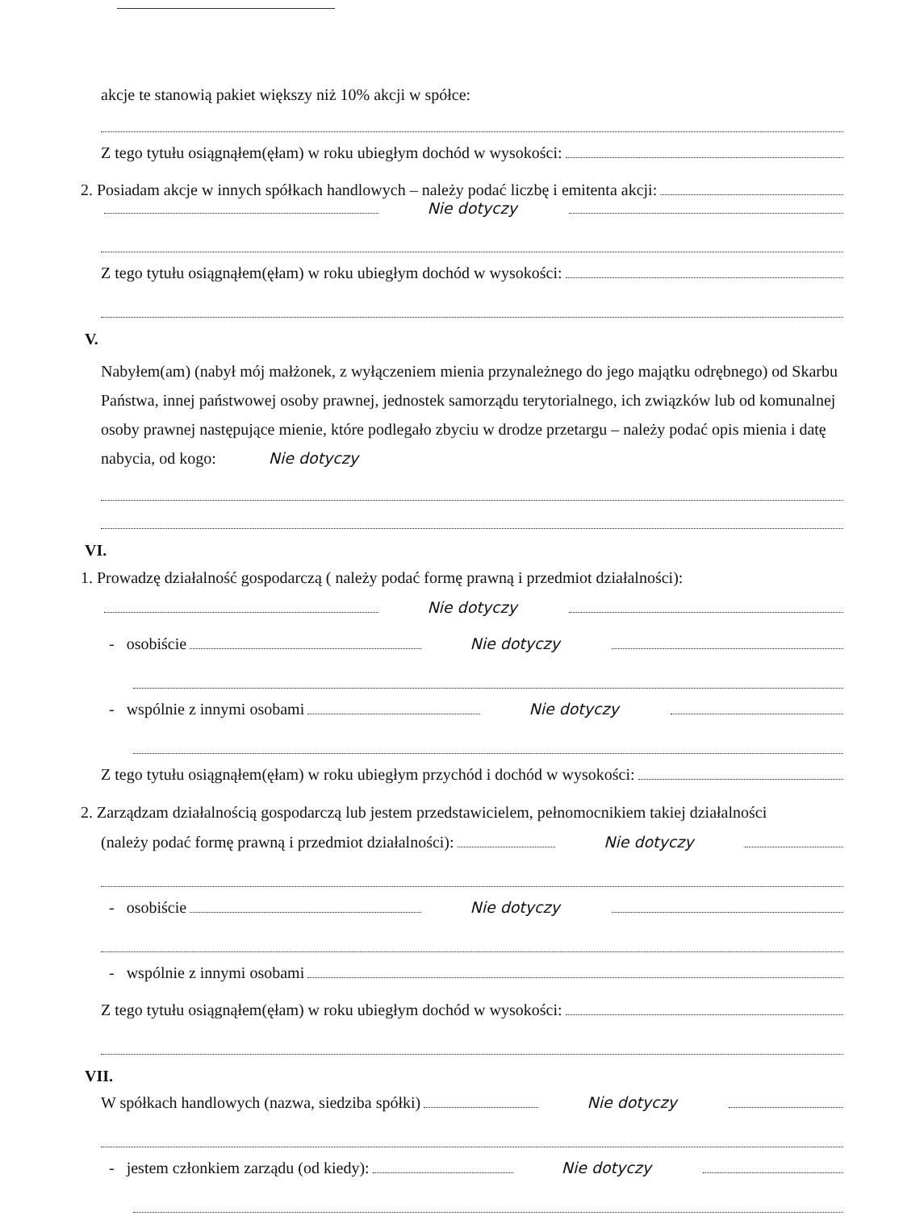akcje te stanowią pakiet większy niż 10% akcji w spółce:
Z tego tytułu osiągnąłem(ęłam) w roku ubiegłym dochód w wysokości:
2. Posiadam akcje w innych spółkach handlowych – należy podać liczbę i emitenta akcji:
Nie dotyczy
Z tego tytułu osiągnąłem(ęłam) w roku ubiegłym dochód w wysokości:
V.
Nabyłem(am) (nabył mój małżonek, z wyłączeniem mienia przynależnego do jego majątku odrębnego) od Skarbu Państwa, innej państwowej osoby prawnej, jednostek samorządu terytorialnego, ich związków lub od komunalnej osoby prawnej następujące mienie, które podlegało zbyciu w drodze przetargu – należy podać opis mienia i datę nabycia, od kogo: Nie dotyczy
VI.
1. Prowadzę działalność gospodarczą ( należy podać formę prawną i przedmiot działalności):
Nie dotyczy
- osobiście Nie dotyczy
- wspólnie z innymi osobami Nie dotyczy
Z tego tytułu osiągnąłem(ęłam) w roku ubiegłym przychód i dochód w wysokości:
2. Zarządzam działalnością gospodarczą lub jestem przedstawicielem, pełnomocnikiem takiej działalności
(należy podać formę prawną i przedmiot działalności): Nie dotyczy
- osobiście Nie dotyczy
- wspólnie z innymi osobami
Z tego tytułu osiągnąłem(ęłam) w roku ubiegłym dochód w wysokości:
VII.
W spółkach handlowych (nazwa, siedziba spółki) Nie dotyczy
- jestem członkiem zarządu (od kiedy): Nie dotyczy